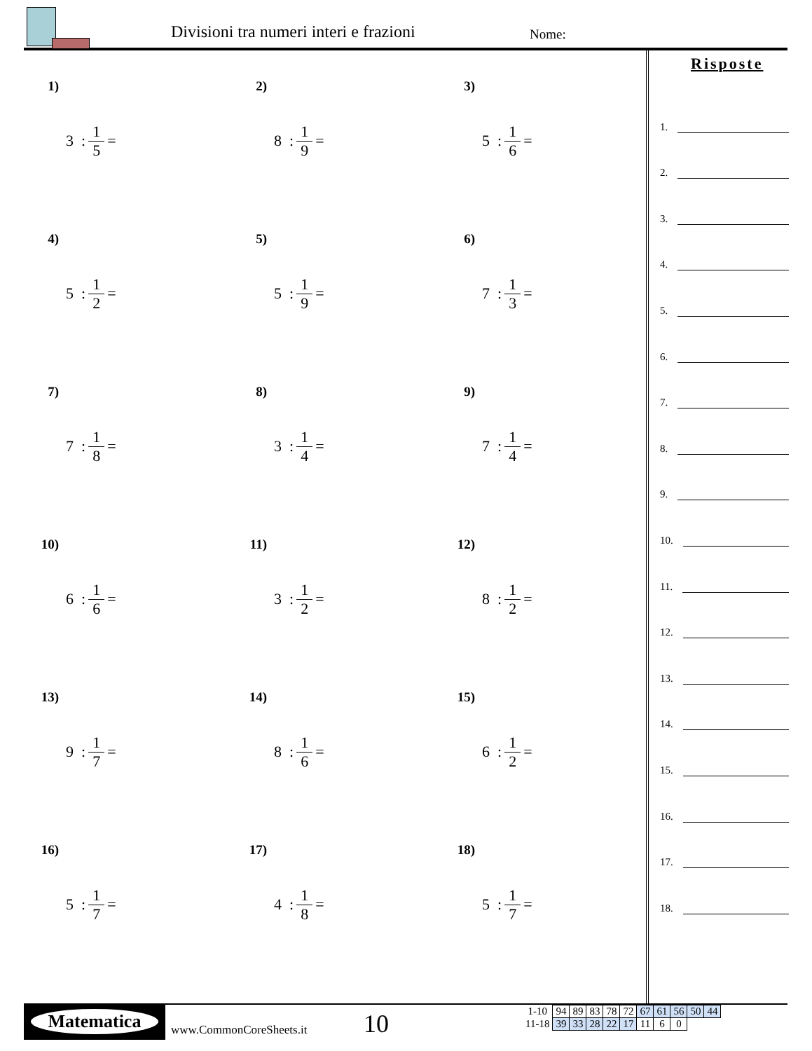Divisioni tra numeri interi e frazioni
Nome:
1) 3 : 1 5 =
2) 8 : 1 9 =
3) 5 : 1 6 =
4) 5 : 1 2 =
5) 5 : 1 9 =
6) 7 : 1 3 =
7) 7 : 1 8 =
8) 3 : 1 4 =
9) 7 : 1 4 =
10) 6 : 1 6 =
11) 3 : 1 2 =
12) 8 : 1 2 =
13) 9 : 1 7 =
14) 8 : 1 6 =
15) 6 : 1 2 =
16) 5 : 1 7 =
17) 4 : 1 8 =
18) 5 : 1 7 =
Risposte
1.
2.
3.
4.
5.
6.
7.
8.
9.
10.
11.
12.
13.
14.
15.
16.
17.
18.
Matematica
www.CommonCoreSheets.it 10
| 1-10 | 94 | 89 | 83 | 78 | 72 | 67 | 61 | 56 | 50 | 44 |
| 11-18 | 39 | 33 | 28 | 22 | 17 | 11 | 6 | 0 | | |